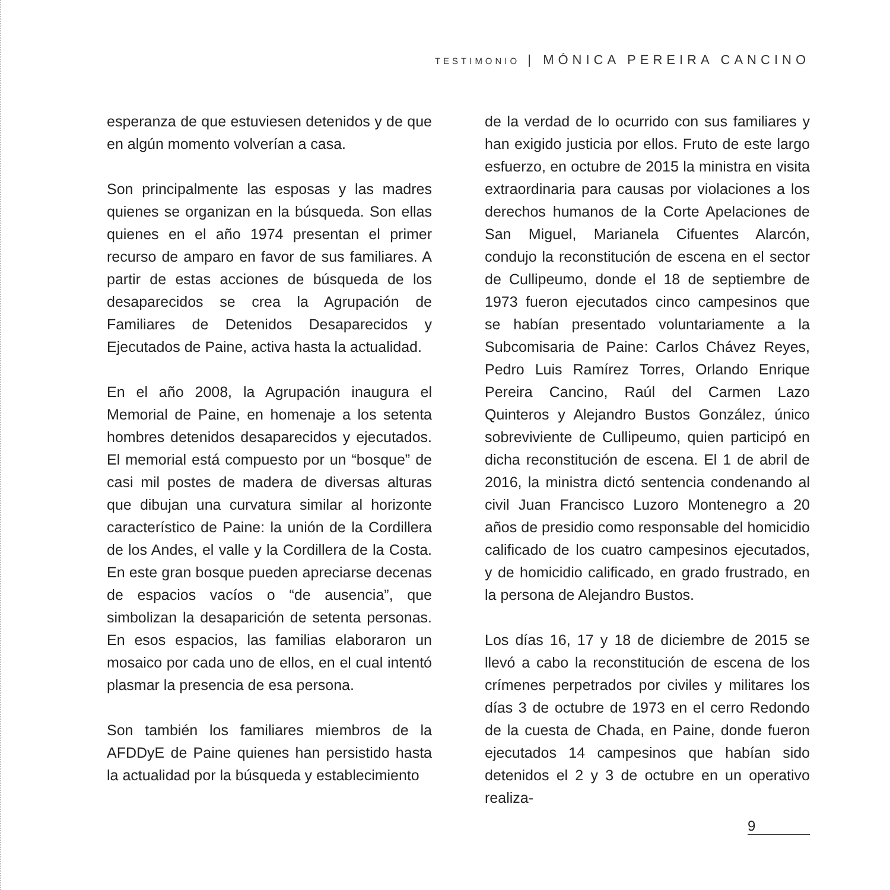TESTIMONIO | MÓNICA PEREIRA CANCINO
esperanza de que estuviesen detenidos y de que en algún momento volverían a casa.
Son principalmente las esposas y las madres quienes se organizan en la búsqueda. Son ellas quienes en el año 1974 presentan el primer recurso de amparo en favor de sus familiares. A partir de estas acciones de búsqueda de los desaparecidos se crea la Agrupación de Familiares de Detenidos Desaparecidos y Ejecutados de Paine, activa hasta la actualidad.
En el año 2008, la Agrupación inaugura el Memorial de Paine, en homenaje a los setenta hombres detenidos desaparecidos y ejecutados. El memorial está compuesto por un “bosque” de casi mil postes de madera de diversas alturas que dibujan una curvatura similar al horizonte característico de Paine: la unión de la Cordillera de los Andes, el valle y la Cordillera de la Costa. En este gran bosque pueden apreciarse decenas de espacios vacíos o “de ausencia”, que simbolizan la desaparición de setenta personas. En esos espacios, las familias elaboraron un mosaico por cada uno de ellos, en el cual intentó plasmar la presencia de esa persona.
Son también los familiares miembros de la AFDDyE de Paine quienes han persistido hasta la actualidad por la búsqueda y establecimiento
de la verdad de lo ocurrido con sus familiares y han exigido justicia por ellos. Fruto de este largo esfuerzo, en octubre de 2015 la ministra en visita extraordinaria para causas por violaciones a los derechos humanos de la Corte Apelaciones de San Miguel, Marianela Cifuentes Alarcón, condujo la reconstitución de escena en el sector de Cullipeumo, donde el 18 de septiembre de 1973 fueron ejecutados cinco campesinos que se habían presentado voluntariamente a la Subcomisaria de Paine: Carlos Chávez Reyes, Pedro Luis Ramírez Torres, Orlando Enrique Pereira Cancino, Raúl del Carmen Lazo Quinteros y Alejandro Bustos González, único sobreviviente de Cullipeumo, quien participó en dicha reconstitución de escena. El 1 de abril de 2016, la ministra dictó sentencia condenando al civil Juan Francisco Luzoro Montenegro a 20 años de presidio como responsable del homicidio calificado de los cuatro campesinos ejecutados, y de homicidio calificado, en grado frustrado, en la persona de Alejandro Bustos.
Los días 16, 17 y 18 de diciembre de 2015 se llevó a cabo la reconstitución de escena de los crímenes perpetrados por civiles y militares los días 3 de octubre de 1973 en el cerro Redondo de la cuesta de Chada, en Paine, donde fueron ejecutados 14 campesinos que habían sido detenidos el 2 y 3 de octubre en un operativo realiza-
9